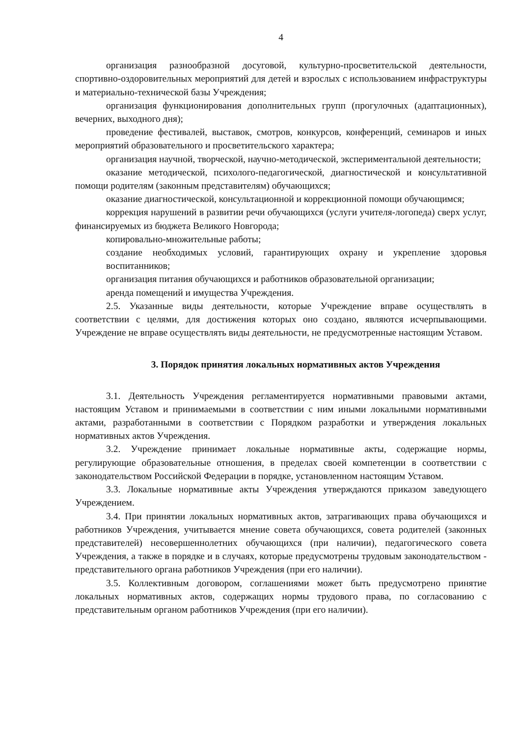4
организация разнообразной досуговой, культурно-просветительской деятельности, спортивно-оздоровительных мероприятий для детей и взрослых с использованием инфраструктуры и материально-технической базы Учреждения;
организация функционирования дополнительных групп (прогулочных (адаптационных), вечерних, выходного дня);
проведение фестивалей, выставок, смотров, конкурсов, конференций, семинаров и иных мероприятий образовательного и просветительского характера;
организация научной, творческой, научно-методической, экспериментальной деятельности;
оказание методической, психолого-педагогической, диагностической и консультативной помощи родителям (законным представителям) обучающихся;
оказание диагностической, консультационной и коррекционной помощи обучающимся;
коррекция нарушений в развитии речи обучающихся (услуги учителя-логопеда) сверх услуг, финансируемых из бюджета Великого Новгорода;
копировально-множительные работы;
создание необходимых условий, гарантирующих охрану и укрепление здоровья воспитанников;
организация питания обучающихся и работников образовательной организации;
аренда помещений и имущества Учреждения.
2.5. Указанные виды деятельности, которые Учреждение вправе осуществлять в соответствии с целями, для достижения которых оно создано, являются исчерпывающими. Учреждение не вправе осуществлять виды деятельности, не предусмотренные настоящим Уставом.
3. Порядок принятия локальных нормативных актов Учреждения
3.1. Деятельность Учреждения регламентируется нормативными правовыми актами, настоящим Уставом и принимаемыми в соответствии с ним иными локальными нормативными актами, разработанными в соответствии с Порядком разработки и утверждения локальных нормативных актов Учреждения.
3.2. Учреждение принимает локальные нормативные акты, содержащие нормы, регулирующие образовательные отношения, в пределах своей компетенции в соответствии с законодательством Российской Федерации в порядке, установленном настоящим Уставом.
3.3. Локальные нормативные акты Учреждения утверждаются приказом заведующего Учреждением.
3.4. При принятии локальных нормативных актов, затрагивающих права обучающихся и работников Учреждения, учитывается мнение совета обучающихся, совета родителей (законных представителей) несовершеннолетних обучающихся (при наличии), педагогического совета Учреждения, а также в порядке и в случаях, которые предусмотрены трудовым законодательством - представительного органа работников Учреждения (при его наличии).
3.5. Коллективным договором, соглашениями может быть предусмотрено принятие локальных нормативных актов, содержащих нормы трудового права, по согласованию с представительным органом работников Учреждения (при его наличии).